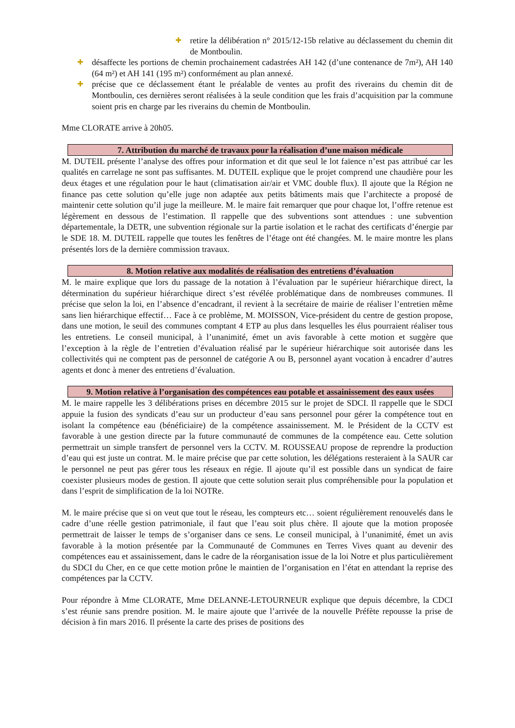✚ retire la délibération n° 2015/12-15b relative au déclassement du chemin dit de Montboulin.
✚ désaffecte les portions de chemin prochainement cadastrées AH 142 (d’une contenance de 7m²), AH 140 (64 m²) et AH 141 (195 m²) conformément au plan annexé.
✚ précise que ce déclassement étant le préalable de ventes au profit des riverains du chemin dit de Montboulin, ces dernières seront réalisées à la seule condition que les frais d’acquisition par la commune soient pris en charge par les riverains du chemin de Montboulin.
Mme CLORATE arrive à 20h05.
7. Attribution du marché de travaux pour la réalisation d’une maison médicale
M. DUTEIL présente l’analyse des offres pour information et dit que seul le lot faïence n’est pas attribué car les qualités en carrelage ne sont pas suffisantes. M. DUTEIL explique que le projet comprend une chaudière pour les deux étages et une régulation pour le haut (climatisation air/air et VMC double flux). Il ajoute que la Région ne finance pas cette solution qu’elle juge non adaptée aux petits bâtiments mais que l’architecte a proposé de maintenir cette solution qu’il juge la meilleure. M. le maire fait remarquer que pour chaque lot, l’offre retenue est légèrement en dessous de l’estimation. Il rappelle que des subventions sont attendues : une subvention départementale, la DETR, une subvention régionale sur la partie isolation et le rachat des certificats d’énergie par le SDE 18. M. DUTEIL rappelle que toutes les fenêtres de l’étage ont été changées. M. le maire montre les plans présentés lors de la dernière commission travaux.
8. Motion relative aux modalités de réalisation des entretiens d’évaluation
M. le maire explique que lors du passage de la notation à l’évaluation par le supérieur hiérarchique direct, la détermination du supérieur hiérarchique direct s’est révélée problématique dans de nombreuses communes. Il précise que selon la loi, en l’absence d’encadrant, il revient à la secrétaire de mairie de réaliser l’entretien même sans lien hiérarchique effectif… Face à ce problème, M. MOISSON, Vice-président du centre de gestion propose, dans une motion, le seuil des communes comptant 4 ETP au plus dans lesquelles les élus pourraient réaliser tous les entretiens. Le conseil municipal, à l’unanimité, émet un avis favorable à cette motion et suggère que l’exception à la règle de l’entretien d’évaluation réalisé par le supérieur hiérarchique soit autorisée dans les collectivités qui ne comptent pas de personnel de catégorie A ou B, personnel ayant vocation à encadrer d’autres agents et donc à mener des entretiens d’évaluation.
9. Motion relative à l’organisation des compétences eau potable et assainissement des eaux usées
M. le maire rappelle les 3 délibérations prises en décembre 2015 sur le projet de SDCI. Il rappelle que le SDCI appuie la fusion des syndicats d’eau sur un producteur d’eau sans personnel pour gérer la compétence tout en isolant la compétence eau (bénéficiaire) de la compétence assainissement. M. le Président de la CCTV est favorable à une gestion directe par la future communauté de communes de la compétence eau. Cette solution permettrait un simple transfert de personnel vers la CCTV. M. ROUSSEAU propose de reprendre la production d’eau qui est juste un contrat. M. le maire précise que par cette solution, les délégations resteraient à la SAUR car le personnel ne peut pas gérer tous les réseaux en régie. Il ajoute qu’il est possible dans un syndicat de faire coexister plusieurs modes de gestion. Il ajoute que cette solution serait plus compréhensible pour la population et dans l’esprit de simplification de la loi NOTRe.
M. le maire précise que si on veut que tout le réseau, les compteurs etc… soient régulièrement renouvelés dans le cadre d’une réelle gestion patrimoniale, il faut que l’eau soit plus chère. Il ajoute que la motion proposée permettrait de laisser le temps de s’organiser dans ce sens. Le conseil municipal, à l’unanimité, émet un avis favorable à la motion présentée par la Communauté de Communes en Terres Vives quant au devenir des compétences eau et assainissement, dans le cadre de la réorganisation issue de la loi Notre et plus particulièrement du SDCI du Cher, en ce que cette motion prône le maintien de l’organisation en l’état en attendant la reprise des compétences par la CCTV.
Pour répondre à Mme CLORATE, Mme DELANNE-LETOURNEUR explique que depuis décembre, la CDCI s’est réunie sans prendre position. M. le maire ajoute que l’arrivée de la nouvelle Préfète repousse la prise de décision à fin mars 2016. Il présente la carte des prises de positions des